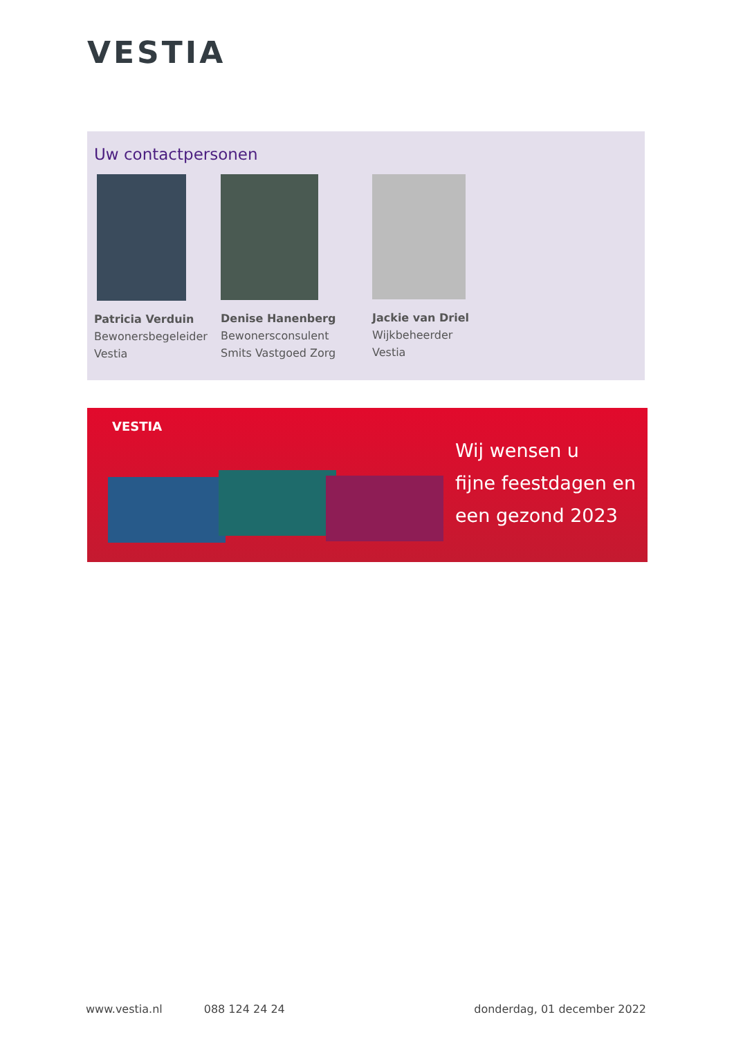VESTIA
Uw contactpersonen
Patricia Verduin
Bewonersbegeleider
Vestia
Denise Hanenberg
Bewonersconsulent
Smits Vastgoed Zorg
Jackie van Driel
Wijkbeheerder
Vestia
VESTIA
Wij wensen u
fijne feestdagen en
een gezond 2023
www.vestia.nl 088 124 24 24 donderdag, 01 december 2022